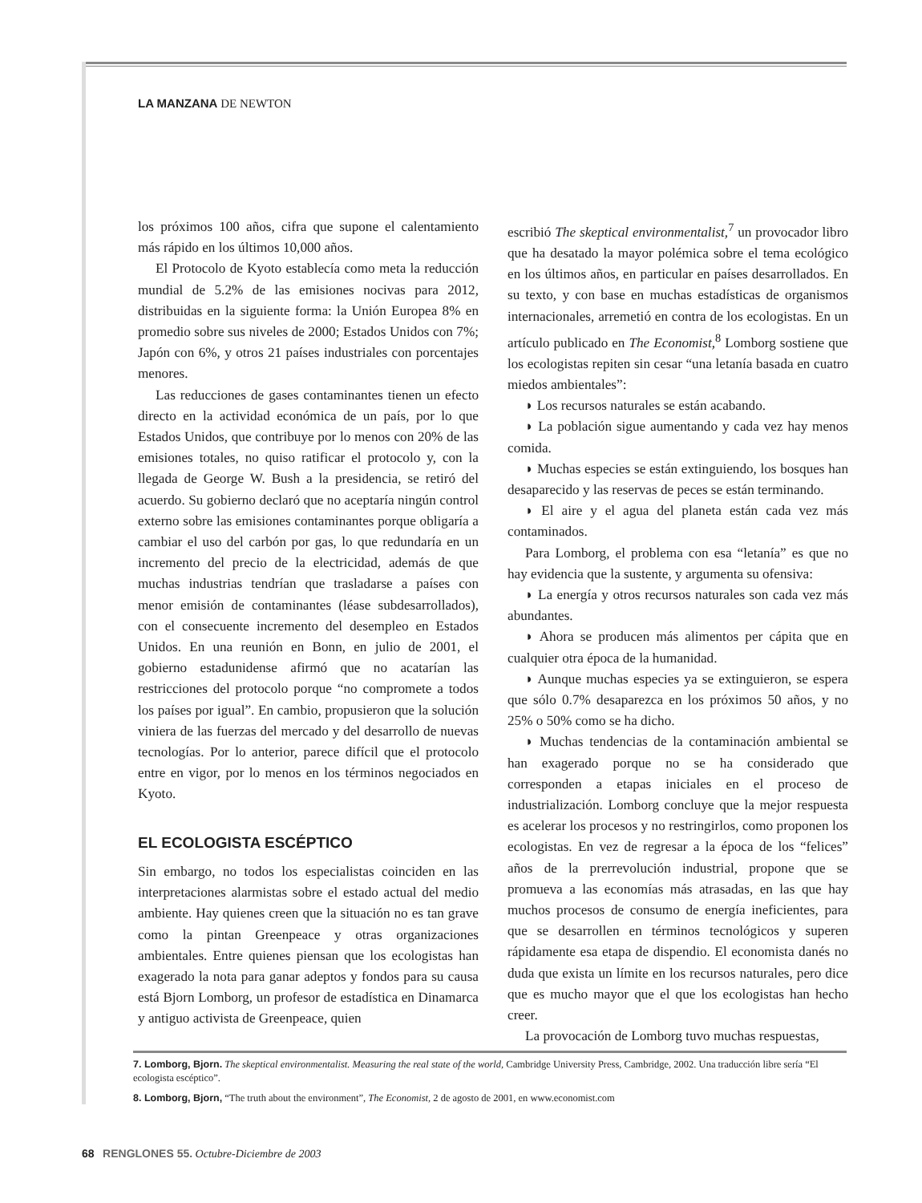LA MANZANA DE NEWTON
los próximos 100 años, cifra que supone el calentamiento más rápido en los últimos 10,000 años.
El Protocolo de Kyoto establecía como meta la reducción mundial de 5.2% de las emisiones nocivas para 2012, distribuidas en la siguiente forma: la Unión Europea 8% en promedio sobre sus niveles de 2000; Estados Unidos con 7%; Japón con 6%, y otros 21 países industriales con porcentajes menores.
Las reducciones de gases contaminantes tienen un efecto directo en la actividad económica de un país, por lo que Estados Unidos, que contribuye por lo menos con 20% de las emisiones totales, no quiso ratificar el protocolo y, con la llegada de George W. Bush a la presidencia, se retiró del acuerdo. Su gobierno declaró que no aceptaría ningún control externo sobre las emisiones contaminantes porque obligaría a cambiar el uso del carbón por gas, lo que redundaría en un incremento del precio de la electricidad, además de que muchas industrias tendrían que trasladarse a países con menor emisión de contaminantes (léase subdesarrollados), con el consecuente incremento del desempleo en Estados Unidos. En una reunión en Bonn, en julio de 2001, el gobierno estadunidense afirmó que no acatarían las restricciones del protocolo porque “no compromete a todos los países por igual”. En cambio, propusieron que la solución viniera de las fuerzas del mercado y del desarrollo de nuevas tecnologías. Por lo anterior, parece difícil que el protocolo entre en vigor, por lo menos en los términos negociados en Kyoto.
EL ECOLOGISTA ESCÉPTICO
Sin embargo, no todos los especialistas coinciden en las interpretaciones alarmistas sobre el estado actual del medio ambiente. Hay quienes creen que la situación no es tan grave como la pintan Greenpeace y otras organizaciones ambientales. Entre quienes piensan que los ecologistas han exagerado la nota para ganar adeptos y fondos para su causa está Bjorn Lomborg, un profesor de estadística en Dinamarca y antiguo activista de Greenpeace, quien
escribió The skeptical environmentalist,<sup>7</sup> un provocador libro que ha desatado la mayor polémica sobre el tema ecológico en los últimos años, en particular en países desarrollados. En su texto, y con base en muchas estadísticas de organismos internacionales, arremetió en contra de los ecologistas. En un artículo publicado en The Economist,<sup>8</sup> Lomborg sostiene que los ecologistas repiten sin cesar “una letanía basada en cuatro miedos ambientales”:
◗ Los recursos naturales se están acabando.
◗ La población sigue aumentando y cada vez hay menos comida.
◗ Muchas especies se están extinguiendo, los bosques han desaparecido y las reservas de peces se están terminando.
◗ El aire y el agua del planeta están cada vez más contaminados.
Para Lomborg, el problema con esa “letanía” es que no hay evidencia que la sustente, y argumenta su ofensiva:
◗ La energía y otros recursos naturales son cada vez más abundantes.
◗ Ahora se producen más alimentos per cápita que en cualquier otra época de la humanidad.
◗ Aunque muchas especies ya se extinguieron, se espera que sólo 0.7% desaparezca en los próximos 50 años, y no 25% o 50% como se ha dicho.
◗ Muchas tendencias de la contaminación ambiental se han exagerado porque no se ha considerado que corresponden a etapas iniciales en el proceso de industrialización. Lomborg concluye que la mejor respuesta es acelerar los procesos y no restringirlos, como proponen los ecologistas. En vez de regresar a la época de los “felices” años de la prerrevolución industrial, propone que se promueva a las economías más atrasadas, en las que hay muchos procesos de consumo de energía ineficientes, para que se desarrollen en términos tecnológicos y superen rápidamente esa etapa de dispendio. El economista danés no duda que exista un límite en los recursos naturales, pero dice que es mucho mayor que el que los ecologistas han hecho creer.
La provocación de Lomborg tuvo muchas respuestas,
7. Lomborg, Bjorn. The skeptical environmentalist. Measuring the real state of the world, Cambridge University Press, Cambridge, 2002. Una traducción libre sería “El ecologista escéptico”.
8. Lomborg, Bjorn, “The truth about the environment”, The Economist, 2 de agosto de 2001, en www.economist.com
68 RENGLONES 55. Octubre-Diciembre de 2003